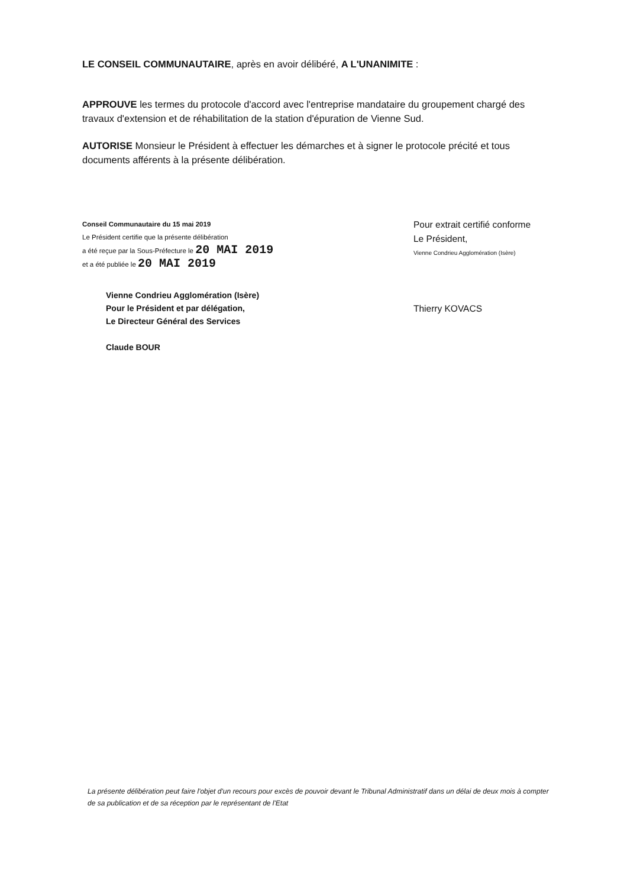LE CONSEIL COMMUNAUTAIRE, après en avoir délibéré, A L'UNANIMITE :
APPROUVE les termes du protocole d'accord avec l'entreprise mandataire du groupement chargé des travaux d'extension et de réhabilitation de la station d'épuration de Vienne Sud.
AUTORISE Monsieur le Président à effectuer les démarches et à signer le protocole précité et tous documents afférents à la présente délibération.
Conseil Communautaire du 15 mai 2019
Le Président certifie que la présente délibération
a été reçue par la Sous-Préfecture le 20 MAI 2019
et a été publiée le 20 MAI 2019
Vienne Condrieu Agglomération (Isère)
Pour le Président et par délégation,
Le Directeur Général des Services
Claude BOUR
Pour extrait certifié conforme
Le Président,
Vienne Condrieu Agglomération (Isère)
Thierry KOVACS
La présente délibération peut faire l'objet d'un recours pour excès de pouvoir devant le Tribunal Administratif dans un délai de deux mois à compter de sa publication et de sa réception par le représentant de l'Etat